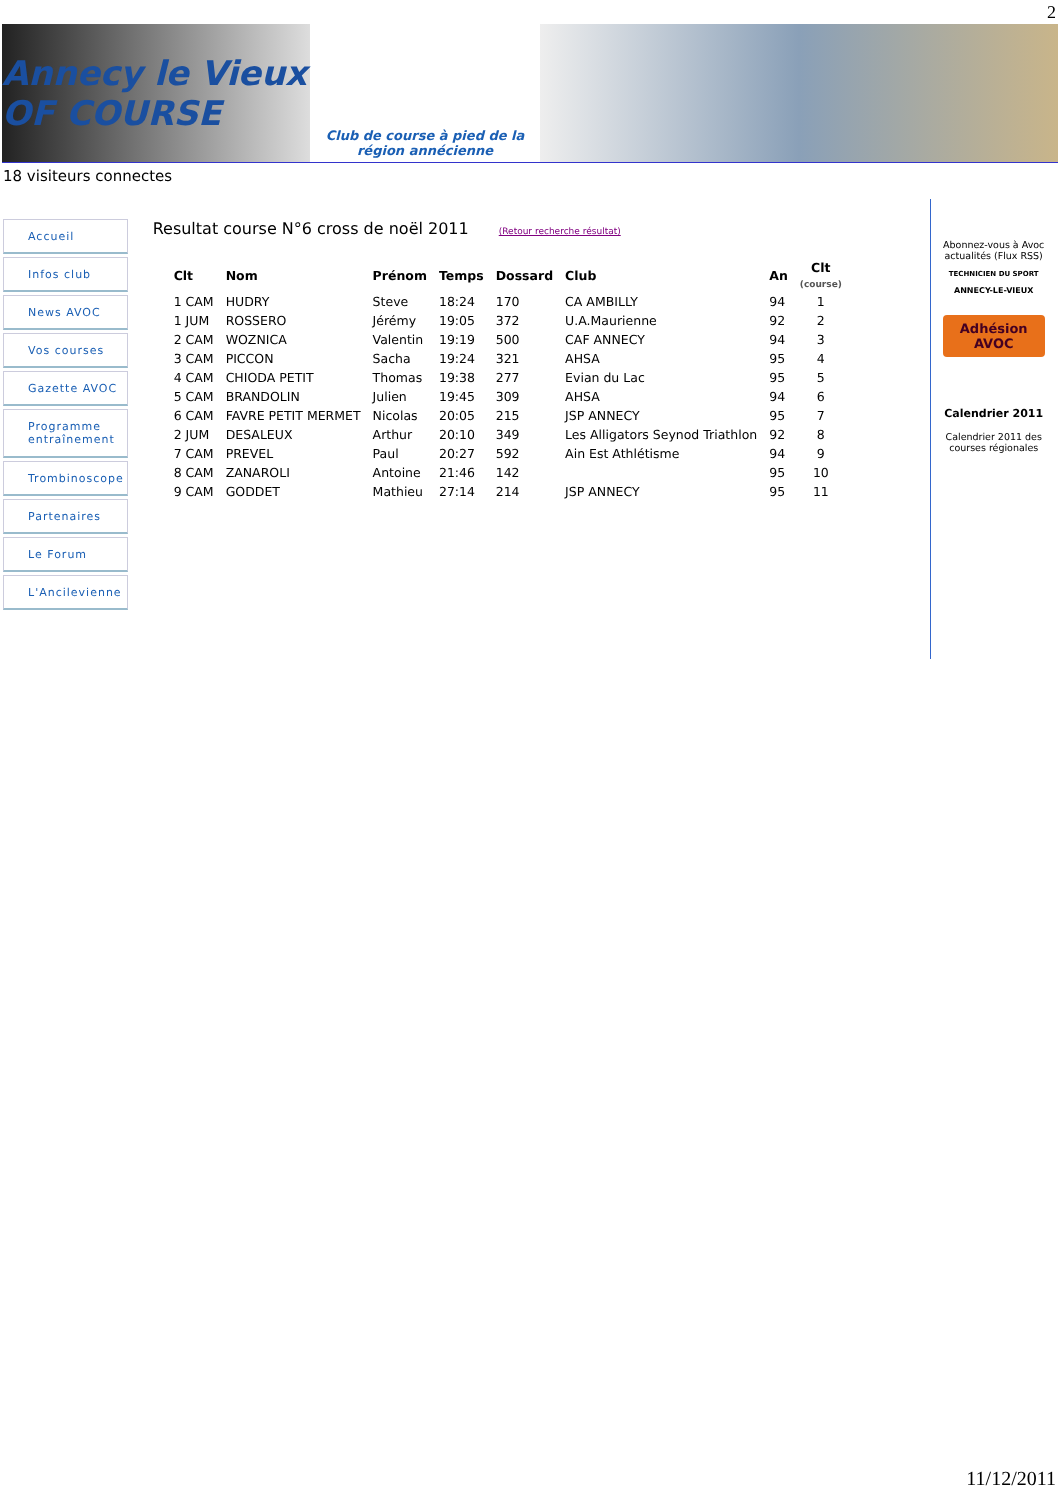2
Annecy le Vieux OF COURSE
Club de course à pied de la région annécienne
18 visiteurs connectes
Accueil
Infos club
News AVOC
Vos courses
Gazette AVOC
Programme entraînement
Trombinoscope
Partenaires
Le Forum
L'Ancilevienne
Resultat course N°6 cross de noël 2011
(Retour recherche résultat)
| Clt | Nom | Prénom | Temps | Dossard | Club | An | Clt (course) |
| --- | --- | --- | --- | --- | --- | --- | --- |
| 1 CAM | HUDRY | Steve | 18:24 | 170 | CA AMBILLY | 94 | 1 |
| 1 JUM | ROSSERO | Jérémy | 19:05 | 372 | U.A.Maurienne | 92 | 2 |
| 2 CAM | WOZNICA | Valentin | 19:19 | 500 | CAF ANNECY | 94 | 3 |
| 3 CAM | PICCON | Sacha | 19:24 | 321 | AHSA | 95 | 4 |
| 4 CAM | CHIODA PETIT | Thomas | 19:38 | 277 | Evian du Lac | 95 | 5 |
| 5 CAM | BRANDOLIN | Julien | 19:45 | 309 | AHSA | 94 | 6 |
| 6 CAM | FAVRE PETIT MERMET | Nicolas | 20:05 | 215 | JSP ANNECY | 95 | 7 |
| 2 JUM | DESALEUX | Arthur | 20:10 | 349 | Les Alligators Seynod Triathlon | 92 | 8 |
| 7 CAM | PREVEL | Paul | 20:27 | 592 | Ain Est Athlétisme | 94 | 9 |
| 8 CAM | ZANAROLI | Antoine | 21:46 | 142 | | 95 | 10 |
| 9 CAM | GODDET | Mathieu | 27:14 | 214 | JSP ANNECY | 95 | 11 |
Abonnez-vous à Avoc actualités (Flux RSS)
TECHNICIEN DU SPORT
ANNECY-LE-VIEUX
Adhésion AVOC
Calendrier 2011
Calendrier 2011 des courses régionales
11/12/2011